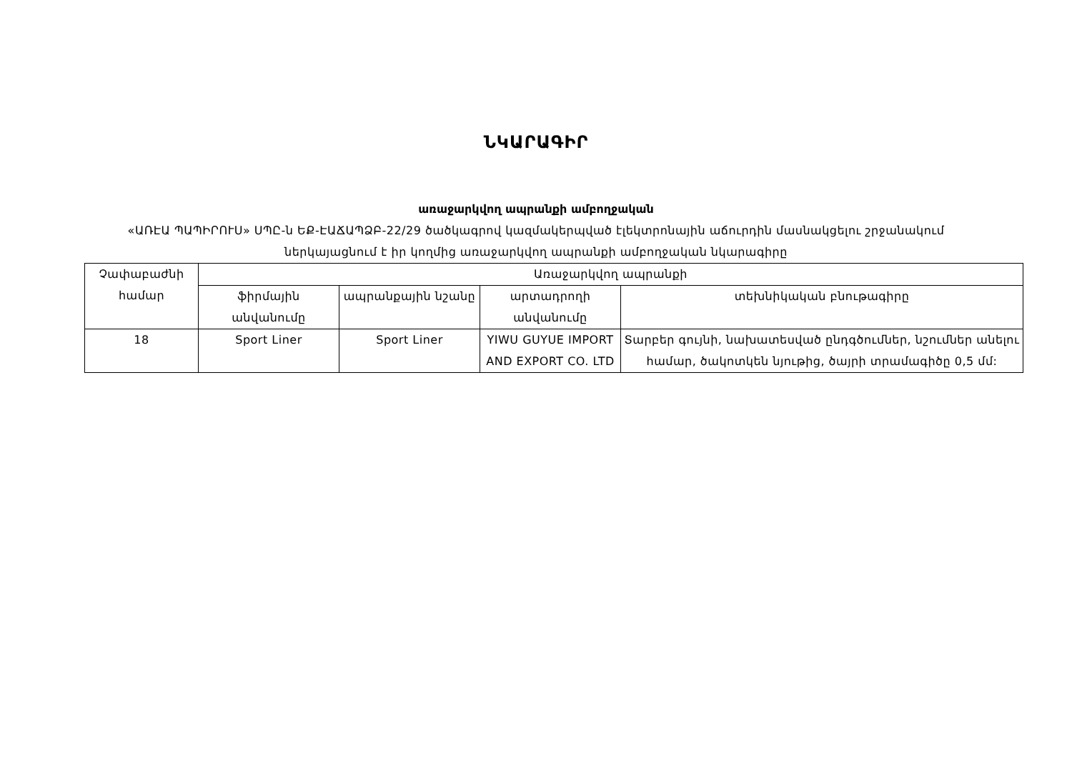ՆԿԱՐԱԳԻՐ
առաջարկվող ապրանքի ամբողջական
«ԱՌԷԱ ՊԱՊԻՐՈՒՍ» ՍՊԸ-ն ԵՔ-ԷԱՃԱՊՁԲ-22/29 ծածկագրով կազմակերպված էլեկտրոնային աճուրդին մասնակցելու շրջանակում
ներկայացնում է իր կողմից առաջարկվող ապրանքի ամբողջական նկարագիրը
| Չափաբաժնի համար | Առաջարկվող ապրանքի | | | |
| --- | --- | --- | --- | --- |
| | ֆիրմային անվանումը | ապրանքային նշանը | արտադրողի անվանումը | տեխնիկական բնութագիրը |
| 18 | Sport Liner | Sport Liner | YIWU GUYUE IMPORT AND EXPORT CO. LTD | Տարբեր գույնի, նախատեսված ընդգծումներ, նշումներ անելու համար, ծակոտկեն նյութից, ծայրի տրամագիծը 0,5 մմ: |